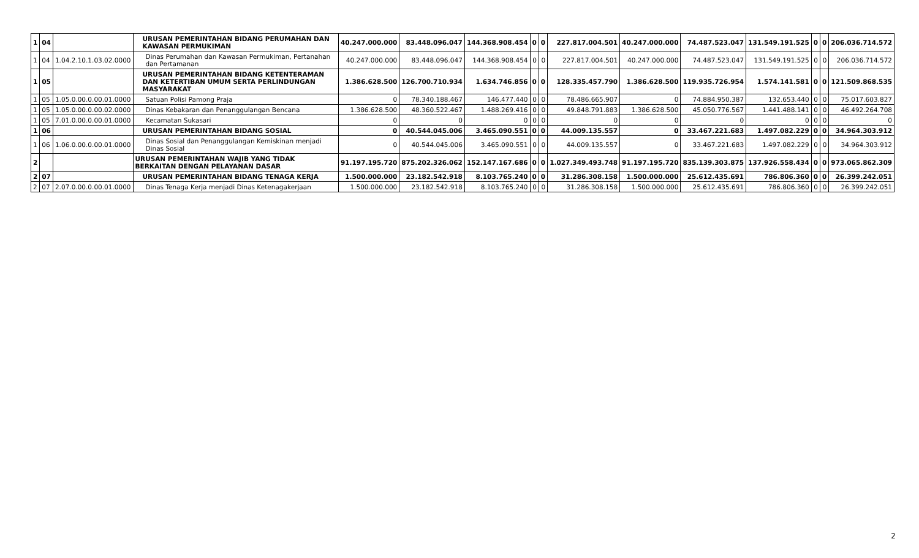| 1 | 04 | | URUSAN PEMERINTAHAN BIDANG PERUMAHAN DAN KAWASAN PERMUKIMAN | 40.247.000.000 | 83.448.096.047 | 144.368.908.454 | 0 | 0 | 227.817.004.501 | 40.247.000.000 | 74.487.523.047 | 131.549.191.525 | 0 | 0 | 206.036.714.572 |
| 1 | 04 | 1.04.2.10.1.03.02.0000 | Dinas Perumahan dan Kawasan Permukiman, Pertanahan dan Pertamanan | 40.247.000.000 | 83.448.096.047 | 144.368.908.454 | 0 | 0 | 227.817.004.501 | 40.247.000.000 | 74.487.523.047 | 131.549.191.525 | 0 | 0 | 206.036.714.572 |
| 1 | 05 | | URUSAN PEMERINTAHAN BIDANG KETENTERAMAN DAN KETERTIBAN UMUM SERTA PERLINDUNGAN MASYARAKAT | 1.386.628.500 | 126.700.710.934 | 1.634.746.856 | 0 | 0 | 128.335.457.790 | 1.386.628.500 | 119.935.726.954 | 1.574.141.581 | 0 | 0 | 121.509.868.535 |
| 1 | 05 | 1.05.0.00.0.00.01.0000 | Satuan Polisi Pamong Praja | 0 | 78.340.188.467 | 146.477.440 | 0 | 0 | 78.486.665.907 | 0 | 74.884.950.387 | 132.653.440 | 0 | 0 | 75.017.603.827 |
| 1 | 05 | 1.05.0.00.0.00.02.0000 | Dinas Kebakaran dan Penanggulangan Bencana | 1.386.628.500 | 48.360.522.467 | 1.488.269.416 | 0 | 0 | 49.848.791.883 | 1.386.628.500 | 45.050.776.567 | 1.441.488.141 | 0 | 0 | 46.492.264.708 |
| 1 | 05 | 7.01.0.00.0.00.01.0000 | Kecamatan Sukasari | 0 | 0 | 0 | 0 | 0 | 0 | 0 | 0 | 0 | 0 | 0 | 0 |
| 1 | 06 | | URUSAN PEMERINTAHAN BIDANG SOSIAL | 0 | 40.544.045.006 | 3.465.090.551 | 0 | 0 | 44.009.135.557 | 0 | 33.467.221.683 | 1.497.082.229 | 0 | 0 | 34.964.303.912 |
| 1 | 06 | 1.06.0.00.0.00.01.0000 | Dinas Sosial dan Penanggulangan Kemiskinan menjadi Dinas Sosial | 0 | 40.544.045.006 | 3.465.090.551 | 0 | 0 | 44.009.135.557 | 0 | 33.467.221.683 | 1.497.082.229 | 0 | 0 | 34.964.303.912 |
| 2 | | | URUSAN PEMERINTAHAN WAJIB YANG TIDAK BERKAITAN DENGAN PELAYANAN DASAR | 91.197.195.720 | 875.202.326.062 | 152.147.167.686 | 0 | 0 | 1.027.349.493.748 | 91.197.195.720 | 835.139.303.875 | 137.926.558.434 | 0 | 0 | 973.065.862.309 |
| 2 | 07 | | URUSAN PEMERINTAHAN BIDANG TENAGA KERJA | 1.500.000.000 | 23.182.542.918 | 8.103.765.240 | 0 | 0 | 31.286.308.158 | 1.500.000.000 | 25.612.435.691 | 786.806.360 | 0 | 0 | 26.399.242.051 |
| 2 | 07 | 2.07.0.00.0.00.01.0000 | Dinas Tenaga Kerja menjadi Dinas Ketenagakerjaan | 1.500.000.000 | 23.182.542.918 | 8.103.765.240 | 0 | 0 | 31.286.308.158 | 1.500.000.000 | 25.612.435.691 | 786.806.360 | 0 | 0 | 26.399.242.051 |
2